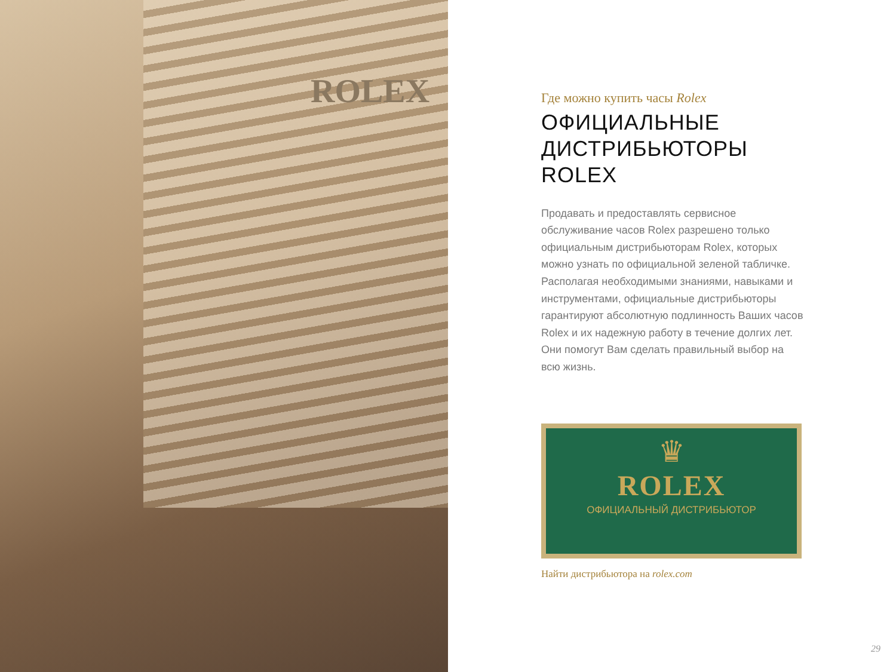ROLEX
Где можно купить часы Rolex
ОФИЦИАЛЬНЫЕ
ДИСТРИБЬЮТОРЫ
ROLEX
Продавать и предоставлять сервисное обслуживание часов Rolex разрешено только официальным дистрибьюторам Rolex, которых можно узнать по официальной зеленой табличке. Располагая необходимыми знаниями, навыками и инструментами, официальные дистрибьюторы гарантируют абсолютную подлинность Ваших часов Rolex и их надежную работу в течение долгих лет. Они помогут Вам сделать правильный выбор на всю жизнь.
♛
ROLEX
ОФИЦИАЛЬНЫЙ ДИСТРИБЬЮТОР
Найти дистрибьютора на rolex.com
29